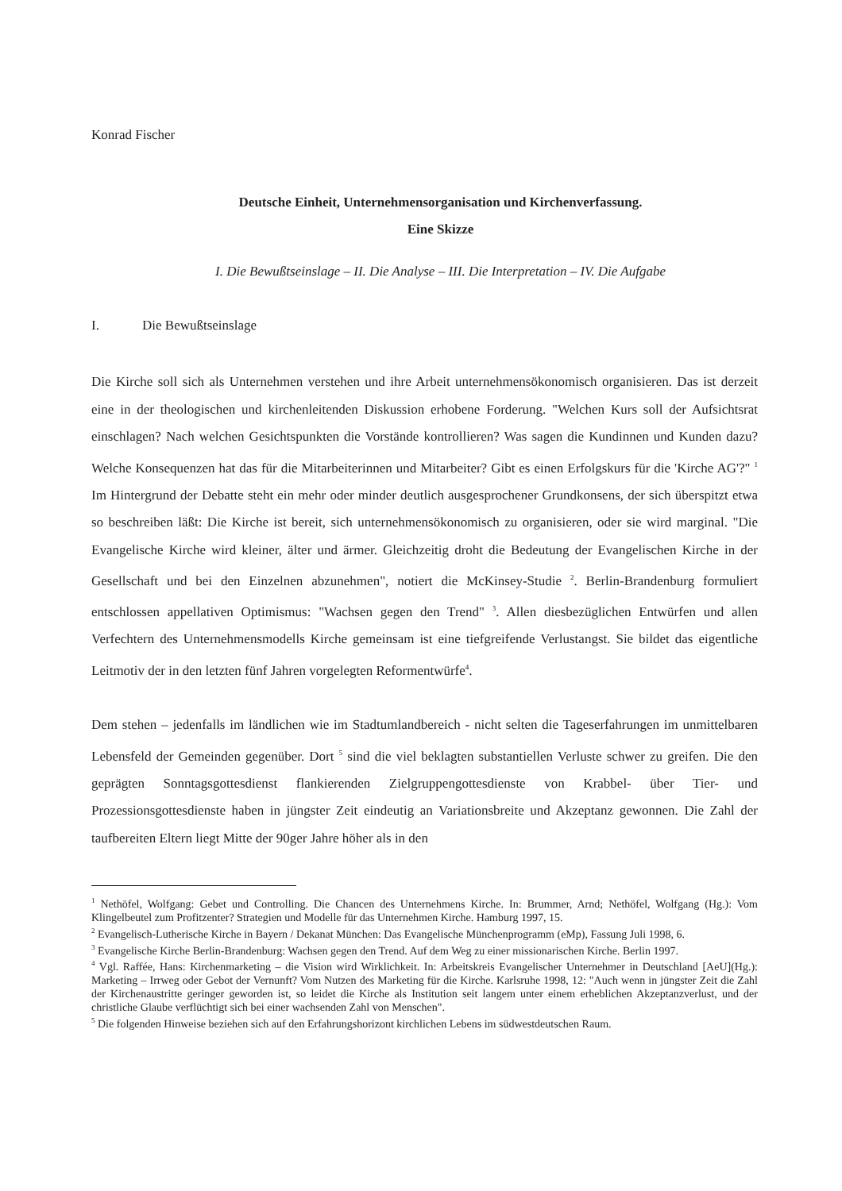Konrad Fischer
Deutsche Einheit, Unternehmensorganisation und Kirchenverfassung.
Eine Skizze
I. Die Bewußtseinslage – II. Die Analyse – III. Die Interpretation – IV. Die Aufgabe
I. Die Bewußtseinslage
Die Kirche soll sich als Unternehmen verstehen und ihre Arbeit unternehmensökonomisch organisieren. Das ist derzeit eine in der theologischen und kirchenleitenden Diskussion erhobene Forderung. "Welchen Kurs soll der Aufsichtsrat einschlagen? Nach welchen Gesichtspunkten die Vorstände kontrollieren? Was sagen die Kundinnen und Kunden dazu? Welche Konsequenzen hat das für die Mitarbeiterinnen und Mitarbeiter? Gibt es einen Erfolgskurs für die 'Kirche AG'?" <sup>1</sup> Im Hintergrund der Debatte steht ein mehr oder minder deutlich ausgesprochener Grundkonsens, der sich überspitzt etwa so beschreiben läßt: Die Kirche ist bereit, sich unternehmensökonomisch zu organisieren, oder sie wird marginal. "Die Evangelische Kirche wird kleiner, älter und ärmer. Gleichzeitig droht die Bedeutung der Evangelischen Kirche in der Gesellschaft und bei den Einzelnen abzunehmen", notiert die McKinsey-Studie <sup>2</sup>. Berlin-Brandenburg formuliert entschlossen appellativen Optimismus: "Wachsen gegen den Trend" <sup>3</sup>. Allen diesbezüglichen Entwürfen und allen Verfechtern des Unternehmensmodells Kirche gemeinsam ist eine tiefgreifende Verlustangst. Sie bildet das eigentliche Leitmotiv der in den letzten fünf Jahren vorgelegten Reformentwürfe<sup>4</sup>.
Dem stehen – jedenfalls im ländlichen wie im Stadtumlandbereich - nicht selten die Tageserfahrungen im unmittelbaren Lebensfeld der Gemeinden gegenüber. Dort <sup>5</sup> sind die viel beklagten substantiellen Verluste schwer zu greifen. Die den geprägten Sonntagsgottesdienst flankierenden Zielgruppengottesdienste von Krabbel- über Tier- und Prozessionsgottesdienste haben in jüngster Zeit eindeutig an Variationsbreite und Akzeptanz gewonnen. Die Zahl der taufbereiten Eltern liegt Mitte der 90ger Jahre höher als in den
<sup>1</sup> Nethöfel, Wolfgang: Gebet und Controlling. Die Chancen des Unternehmens Kirche. In: Brummer, Arnd; Nethöfel, Wolfgang (Hg.): Vom Klingelbeutel zum Profitzenter? Strategien und Modelle für das Unternehmen Kirche. Hamburg 1997, 15.
<sup>2</sup> Evangelisch-Lutherische Kirche in Bayern / Dekanat München: Das Evangelische Münchenprogramm (eMp), Fassung Juli 1998, 6.
<sup>3</sup> Evangelische Kirche Berlin-Brandenburg: Wachsen gegen den Trend. Auf dem Weg zu einer missionarischen Kirche. Berlin 1997.
<sup>4</sup> Vgl. Raffée, Hans: Kirchenmarketing – die Vision wird Wirklichkeit. In: Arbeitskreis Evangelischer Unternehmer in Deutschland [AeU](Hg.): Marketing – Irrweg oder Gebot der Vernunft? Vom Nutzen des Marketing für die Kirche. Karlsruhe 1998, 12: "Auch wenn in jüngster Zeit die Zahl der Kirchenaustritte geringer geworden ist, so leidet die Kirche als Institution seit langem unter einem erheblichen Akzeptanzverlust, und der christliche Glaube verflüchtigt sich bei einer wachsenden Zahl von Menschen".
<sup>5</sup> Die folgenden Hinweise beziehen sich auf den Erfahrungshorizont kirchlichen Lebens im südwestdeutschen Raum.